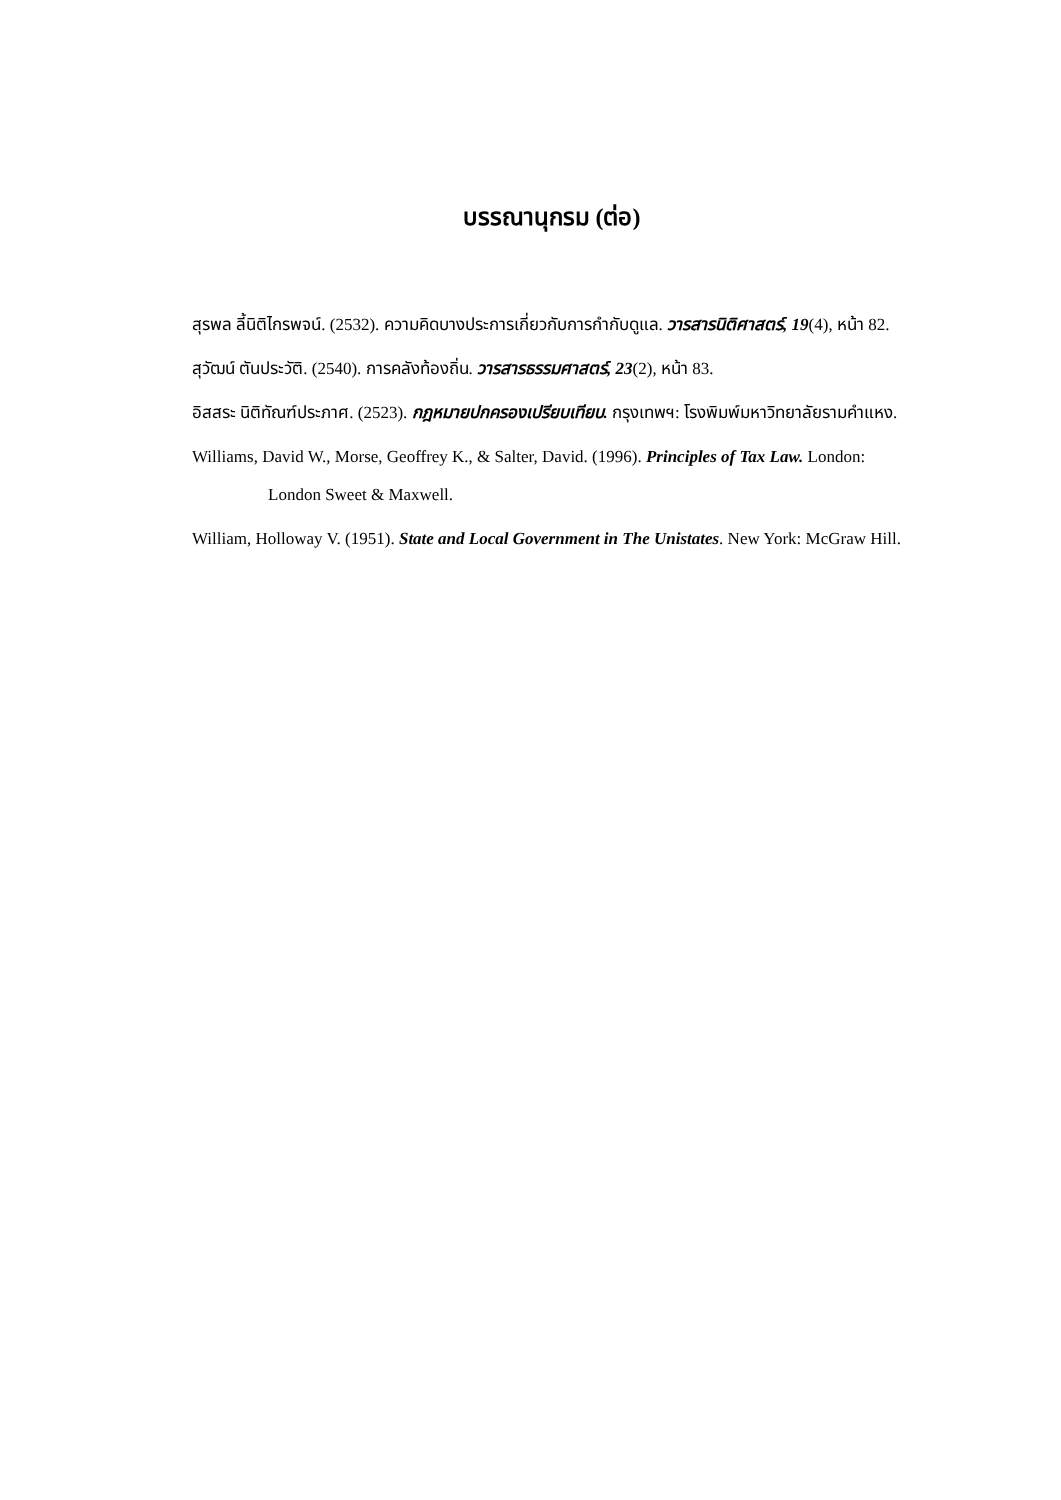บรรณานุกรม (ต่อ)
สุรพล ลี้นิติไกรพจน์. (2532). ความคิดบางประการเกี่ยวกับการกำกับดูแล. วารสารนิติศาสตร์, 19(4), หน้า 82.
สุวัฒน์ ตันประวัติ. (2540). การคลังท้องถิ่น. วารสารธรรมศาสตร์, 23(2), หน้า 83.
อิสสระ นิติทัณฑ์ประภาศ. (2523). กฎหมายปกครองเปรียบเทียบ. กรุงเทพฯ: โรงพิมพ์มหาวิทยาลัยรามคำแหง.
Williams, David W., Morse, Geoffrey K., & Salter, David. (1996). Principles of Tax Law. London: London Sweet & Maxwell.
William, Holloway V. (1951). State and Local Government in The Unistates. New York: McGraw Hill.